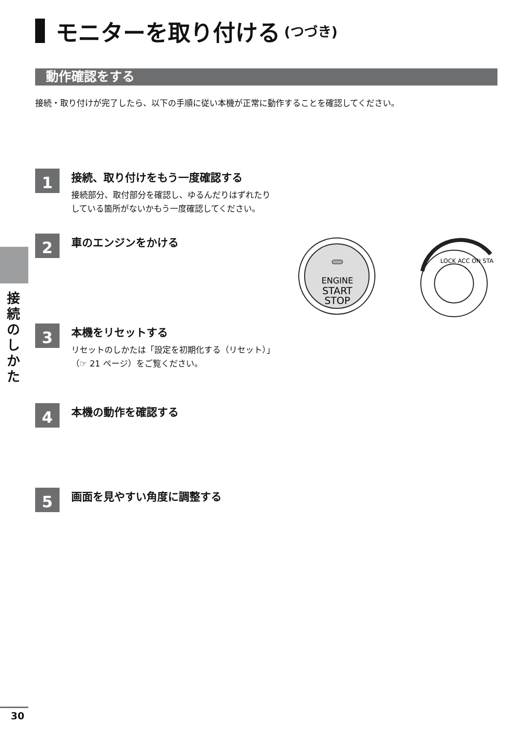モニターを取り付ける (つづき)
動作確認をする
接続・取り付けが完了したら、以下の手順に従い本機が正常に動作することを確認してください。
1
接続、取り付けをもう一度確認する
接続部分、取付部分を確認し、ゆるんだりはずれたり
している箇所がないかもう一度確認してください。
2
車のエンジンをかける
ENGINE
START
STOP
LOCK ACC ON STA
3
本機をリセットする
リセットのしかたは「設定を初期化する（リセット）」
（☞ 21 ページ）をご覧ください。
4
本機の動作を確認する
5
画面を見やすい角度に調整する
接続のしかた
30